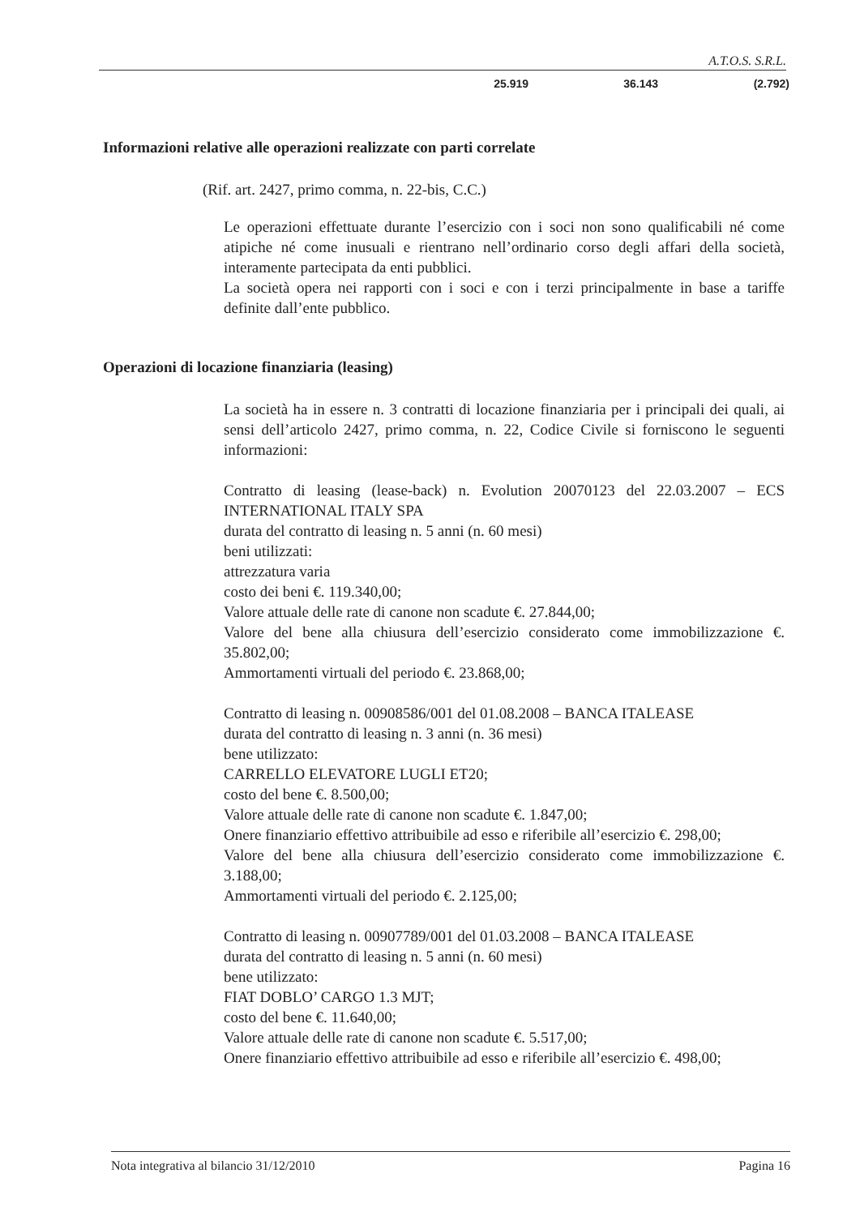A.T.O.S. S.R.L.
| 25.919 | 36.143 | (2.792) |
Informazioni relative alle operazioni realizzate con parti correlate
(Rif. art. 2427, primo comma, n. 22-bis, C.C.)
Le operazioni effettuate durante l’esercizio con i soci non sono qualificabili né come atipiche né come inusuali e rientrano nell’ordinario corso degli affari della società, interamente partecipata da enti pubblici.
La società opera nei rapporti con i soci e con i terzi principalmente in base a tariffe definite dall’ente pubblico.
Operazioni di locazione finanziaria (leasing)
La società ha in essere n. 3 contratti di locazione finanziaria per i principali dei quali, ai sensi dell’articolo 2427, primo comma, n. 22, Codice Civile si forniscono le seguenti informazioni:
Contratto di leasing (lease-back) n. Evolution 20070123 del 22.03.2007 – ECS INTERNATIONAL ITALY SPA
durata del contratto di leasing n. 5 anni (n. 60 mesi)
beni utilizzati:
attrezzatura varia
costo dei beni €. 119.340,00;
Valore attuale delle rate di canone non scadute €. 27.844,00;
Valore del bene alla chiusura dell’esercizio considerato come immobilizzazione €. 35.802,00;
Ammortamenti virtuali del periodo €. 23.868,00;
Contratto di leasing n. 00908586/001 del 01.08.2008 – BANCA ITALEASE
durata del contratto di leasing n. 3 anni (n. 36 mesi)
bene utilizzato:
CARRELLO ELEVATORE LUGLI ET20;
costo del bene €. 8.500,00;
Valore attuale delle rate di canone non scadute €. 1.847,00;
Onere finanziario effettivo attribuibile ad esso e riferibile all’esercizio €. 298,00;
Valore del bene alla chiusura dell’esercizio considerato come immobilizzazione €. 3.188,00;
Ammortamenti virtuali del periodo €. 2.125,00;
Contratto di leasing n. 00907789/001 del 01.03.2008 – BANCA ITALEASE
durata del contratto di leasing n. 5 anni (n. 60 mesi)
bene utilizzato:
FIAT DOBLO’ CARGO 1.3 MJT;
costo del bene €. 11.640,00;
Valore attuale delle rate di canone non scadute €. 5.517,00;
Onere finanziario effettivo attribuibile ad esso e riferibile all’esercizio €. 498,00;
Nota integrativa al bilancio 31/12/2010 Pagina 16